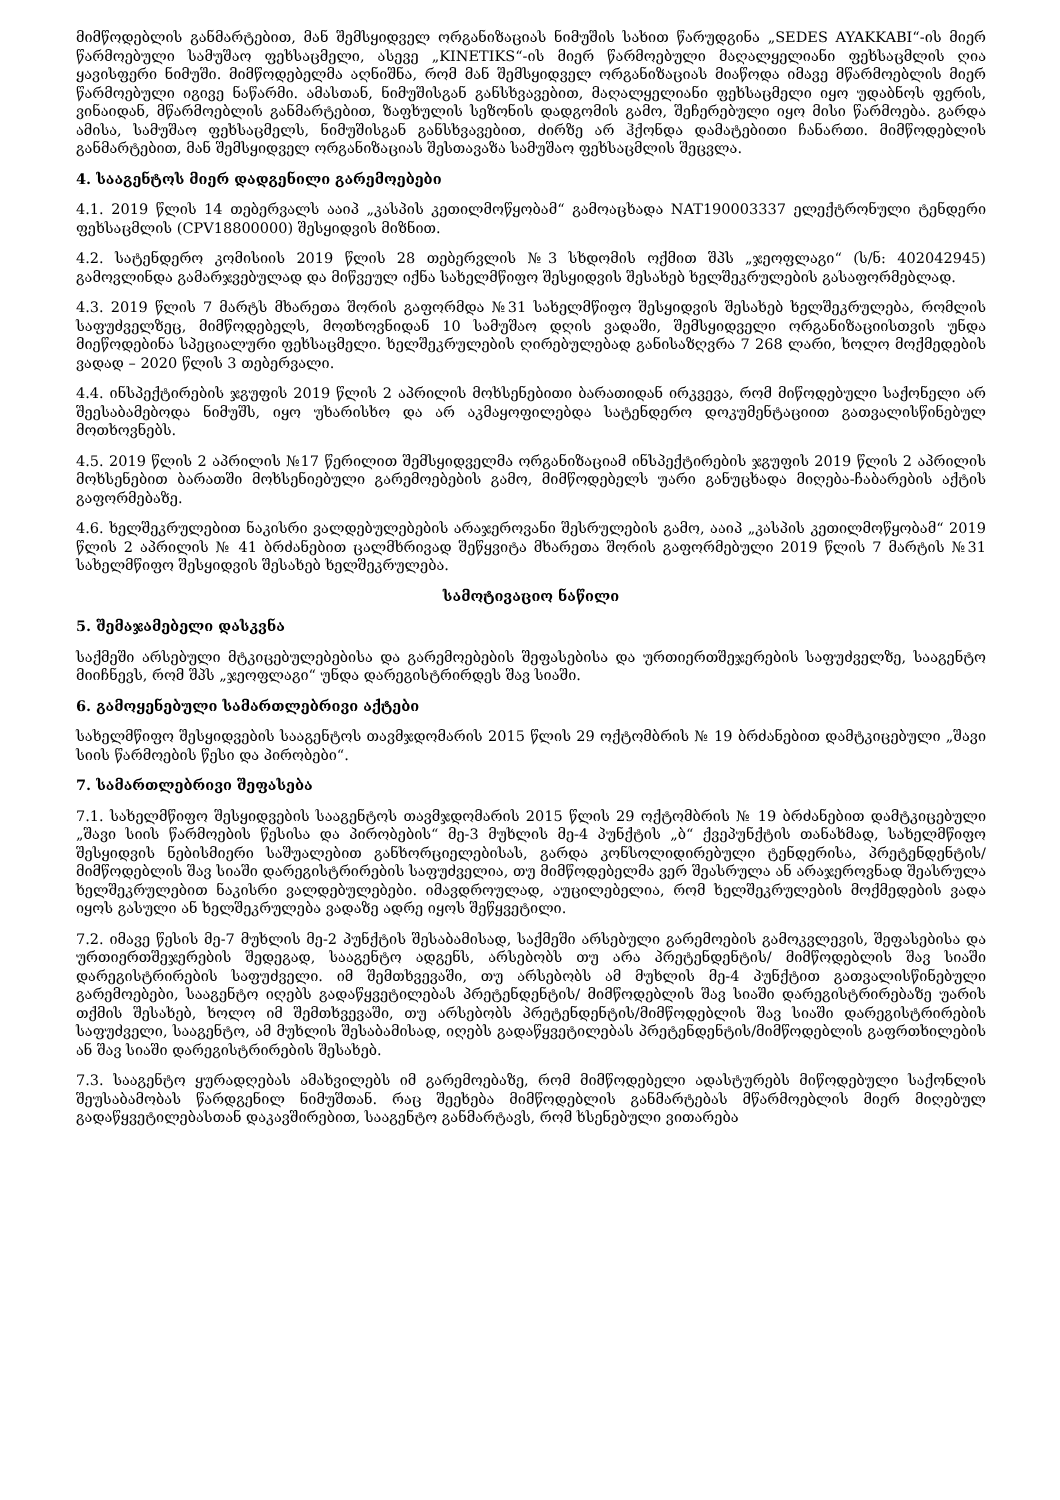მიმწოდებლის განმარტებით, მან შემსყიდველ ორგანიზაციას ნიმუშის სახით წარუდგინა „SEDES AYAKKABI“-ის მიერ წარმოებული სამუშაო ფეხსაცმელი, ასევე „KINETIKS“-ის მიერ წარმოებული მაღალყელიანი ფეხსაცმლის ღია ყავისფერი ნიმუში. მიმწოდებელმა აღნიშნა, რომ მან შემსყიდველ ორგანიზაციას მიაწოდა იმავე მწარმოებლის მიერ წარმოებული იგივე ნაწარმი. ამასთან, ნიმუშისგან განსხვავებით, მაღალყელიანი ფეხსაცმელი იყო უდაბნოს ფერის, ვინაიდან, მწარმოებლის განმარტებით, ზაფხულის სეზონის დადგომის გამო, შეჩერებული იყო მისი წარმოება. გარდა ამისა, სამუშაო ფეხსაცმელს, ნიმუშისგან განსხვავებით, ძირზე არ ჰქონდა დამატებითი ჩანართი. მიმწოდებლის განმარტებით, მან შემსყიდველ ორგანიზაციას შესთავაზა სამუშაო ფეხსაცმლის შეცვლა.
4. სააგენტოს მიერ დადგენილი გარემოებები
4.1. 2019 წლის 14 თებერვალს ააიპ „კასპის კეთილმოწყობამ“ გამოაცხადა NAT190003337 ელექტრონული ტენდერი ფეხსაცმლის (CPV18800000) შესყიდვის მიზნით.
4.2. სატენდერო კომისიის 2019 წლის 28 თებერვლის №3 სხდომის ოქმით შპს „ჯეოფლაგი“ (ს/ნ: 402042945) გამოვლინდა გამარჯვებულად და მიწვეულ იქნა სახელმწიფო შესყიდვის შესახებ ხელშეკრულების გასაფორმებლად.
4.3. 2019 წლის 7 მარტს მხარეთა შორის გაფორმდა №31 სახელმწიფო შესყიდვის შესახებ ხელშეკრულება, რომლის საფუძველზეც, მიმწოდებელს, მოთხოვნიდან 10 სამუშაო დღის ვადაში, შემსყიდველი ორგანიზაციისთვის უნდა მიეწოდებინა სპეციალური ფეხსაცმელი. ხელშეკრულების ღირებულებად განისაზღვრა 7 268 ლარი, ხოლო მოქმედების ვადად – 2020 წლის 3 თებერვალი.
4.4. ინსპექტირების ჯგუფის 2019 წლის 2 აპრილის მოხსენებითი ბარათიდან ირკვევა, რომ მიწოდებული საქონელი არ შეესაბამებოდა ნიმუშს, იყო უხარისხო და არ აკმაყოფილებდა სატენდერო დოკუმენტაციით გათვალისწინებულ მოთხოვნებს.
4.5. 2019 წლის 2 აპრილის №17 წერილით შემსყიდველმა ორგანიზაციამ ინსპექტირების ჯგუფის 2019 წლის 2 აპრილის მოხსენებით ბარათში მოხსენიებული გარემოებების გამო, მიმწოდებელს უარი განუცხადა მიღება-ჩაბარების აქტის გაფორმებაზე.
4.6. ხელშეკრულებით ნაკისრი ვალდებულებების არაჯეროვანი შესრულების გამო, ააიპ „კასპის კეთილმოწყობამ“ 2019 წლის 2 აპრილის № 41 ბრძანებით ცალმხრივად შეწყვიტა მხარეთა შორის გაფორმებული 2019 წლის 7 მარტის №31 სახელმწიფო შესყიდვის შესახებ ხელშეკრულება.
სამოტივაციო ნაწილი
5. შემაჯამებელი დასკვნა
საქმეში არსებული მტკიცებულებებისა და გარემოებების შეფასებისა და ურთიერთშეჯერების საფუძველზე, სააგენტო მიიჩნევს, რომ შპს „ჯეოფლაგი“ უნდა დარეგისტრირდეს შავ სიაში.
6. გამოყენებული სამართლებრივი აქტები
სახელმწიფო შესყიდვების სააგენტოს თავმჯდომარის 2015 წლის 29 ოქტომბრის № 19 ბრძანებით დამტკიცებული „შავი სიის წარმოების წესი და პირობები“.
7. სამართლებრივი შეფასება
7.1. სახელმწიფო შესყიდვების სააგენტოს თავმჯდომარის 2015 წლის 29 ოქტომბრის № 19 ბრძანებით დამტკიცებული „შავი სიის წარმოების წესისა და პირობების“ მე-3 მუხლის მე-4 პუნქტის „ბ“ ქვეპუნქტის თანახმად, სახელმწიფო შესყიდვის ნებისმიერი საშუალებით განხორციელებისას, გარდა კონსოლიდირებული ტენდერისა, პრეტენდენტის/მიმწოდებლის შავ სიაში დარეგისტრირების საფუძველია, თუ მიმწოდებელმა ვერ შეასრულა ან არაჯეროვნად შეასრულა ხელშეკრულებით ნაკისრი ვალდებულებები. იმავდროულად, აუცილებელია, რომ ხელშეკრულების მოქმედების ვადა იყოს გასული ან ხელშეკრულება ვადაზე ადრე იყოს შეწყვეტილი.
7.2. იმავე წესის მე-7 მუხლის მე-2 პუნქტის შესაბამისად, საქმეში არსებული გარემოების გამოკვლევის, შეფასებისა და ურთიერთშეჯერების შედეგად, სააგენტო ადგენს, არსებობს თუ არა პრეტენდენტის/ მიმწოდებლის შავ სიაში დარეგისტრირების საფუძველი. იმ შემთხვევაში, თუ არსებობს ამ მუხლის მე-4 პუნქტით გათვალისწინებული გარემოებები, სააგენტო იღებს გადაწყვეტილებას პრეტენდენტის/ მიმწოდებლის შავ სიაში დარეგისტრირებაზე უარის თქმის შესახებ, ხოლო იმ შემთხვევაში, თუ არსებობს პრეტენდენტის/მიმწოდებლის შავ სიაში დარეგისტრირების საფუძველი, სააგენტო, ამ მუხლის შესაბამისად, იღებს გადაწყვეტილებას პრეტენდენტის/მიმწოდებლის გაფრთხილების ან შავ სიაში დარეგისტრირების შესახებ.
7.3. სააგენტო ყურადღებას ამახვილებს იმ გარემოებაზე, რომ მიმწოდებელი ადასტურებს მიწოდებული საქონლის შეუსაბამობას წარდგენილ ნიმუშთან. რაც შეეხება მიმწოდებლის განმარტებას მწარმოებლის მიერ მიღებულ გადაწყვეტილებასთან დაკავშირებით, სააგენტო განმარტავს, რომ ხსენებული ვითარება